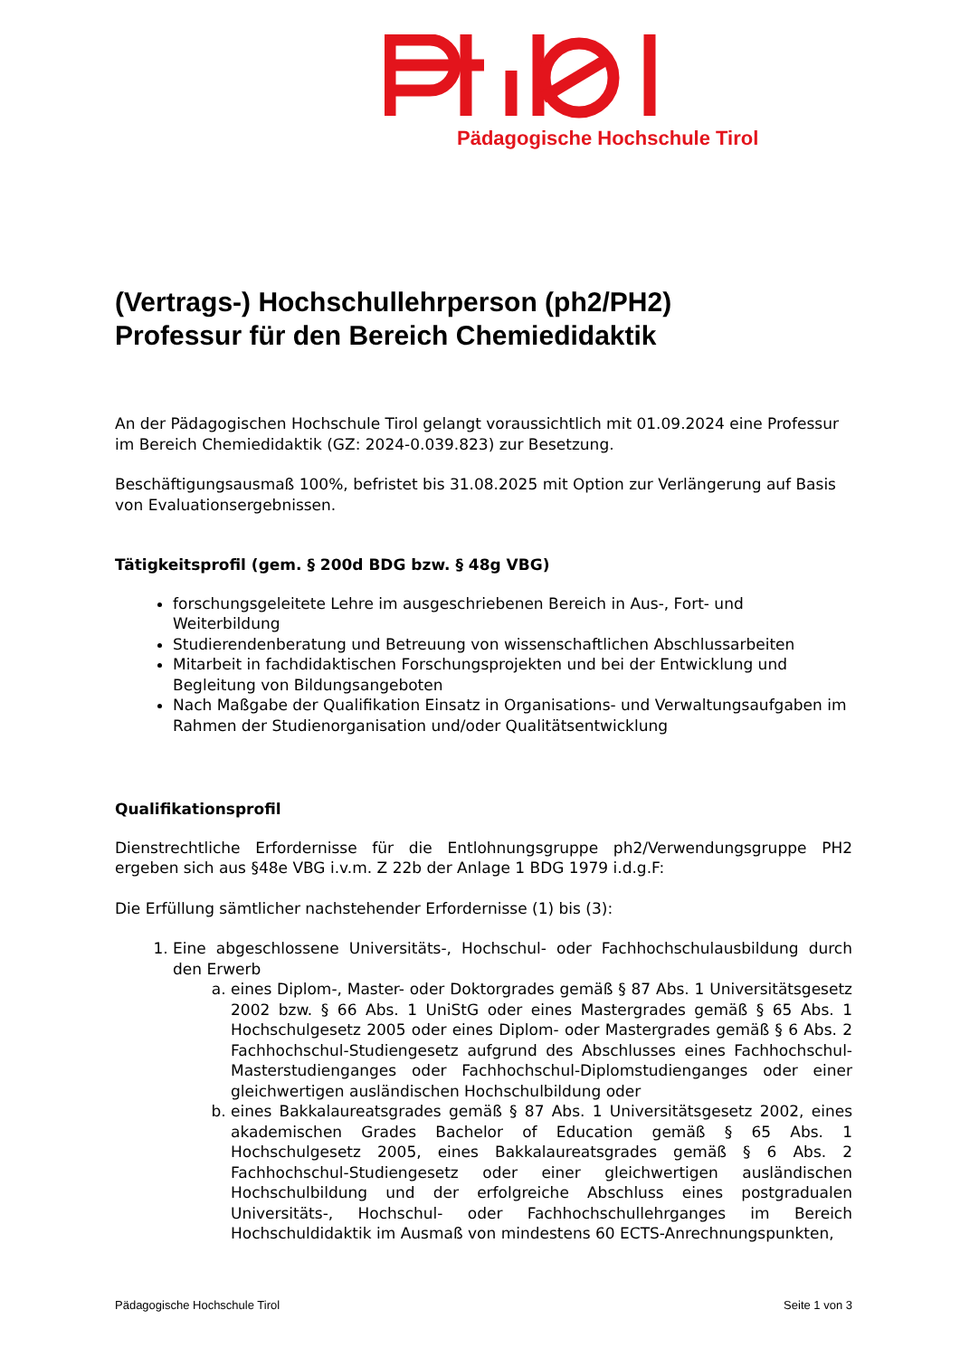Pädagogische Hochschule Tirol
(Vertrags-) Hochschullehrperson (ph2/PH2)
Professur für den Bereich Chemiedidaktik
An der Pädagogischen Hochschule Tirol gelangt voraussichtlich mit 01.09.2024 eine Professur im Bereich Chemiedidaktik (GZ: 2024-0.039.823) zur Besetzung.
Beschäftigungsausmaß 100%, befristet bis 31.08.2025 mit Option zur Verlängerung auf Basis von Evaluationsergebnissen.
Tätigkeitsprofil (gem. § 200d BDG bzw. § 48g VBG)
forschungsgeleitete Lehre im ausgeschriebenen Bereich in Aus-, Fort- und Weiterbildung
Studierendenberatung und Betreuung von wissenschaftlichen Abschlussarbeiten
Mitarbeit in fachdidaktischen Forschungsprojekten und bei der Entwicklung und Begleitung von Bildungsangeboten
Nach Maßgabe der Qualifikation Einsatz in Organisations- und Verwaltungsaufgaben im Rahmen der Studienorganisation und/oder Qualitätsentwicklung
Qualifikationsprofil
Dienstrechtliche Erfordernisse für die Entlohnungsgruppe ph2/Verwendungsgruppe PH2 ergeben sich aus §48e VBG i.v.m. Z 22b der Anlage 1 BDG 1979 i.d.g.F:
Die Erfüllung sämtlicher nachstehender Erfordernisse (1) bis (3):
1. Eine abgeschlossene Universitäts-, Hochschul- oder Fachhochschulausbildung durch den Erwerb
a. eines Diplom-, Master- oder Doktorgrades gemäß § 87 Abs. 1 Universitätsgesetz 2002 bzw. § 66 Abs. 1 UniStG oder eines Mastergrades gemäß § 65 Abs. 1 Hochschulgesetz 2005 oder eines Diplom- oder Mastergrades gemäß § 6 Abs. 2 Fachhochschul-Studiengesetz aufgrund des Abschlusses eines Fachhochschul-Masterstudienganges oder Fachhochschul-Diplomstudienganges oder einer gleichwertigen ausländischen Hochschulbildung oder
b. eines Bakkalaureatsgrades gemäß § 87 Abs. 1 Universitätsgesetz 2002, eines akademischen Grades Bachelor of Education gemäß § 65 Abs. 1 Hochschulgesetz 2005, eines Bakkalaureatsgrades gemäß § 6 Abs. 2 Fachhochschul-Studiengesetz oder einer gleichwertigen ausländischen Hochschulbildung und der erfolgreiche Abschluss eines postgradualen Universitäts-, Hochschul- oder Fachhochschullehrganges im Bereich Hochschuldidaktik im Ausmaß von mindestens 60 ECTS-Anrechnungspunkten,
Pädagogische Hochschule Tirol Seite 1 von 3